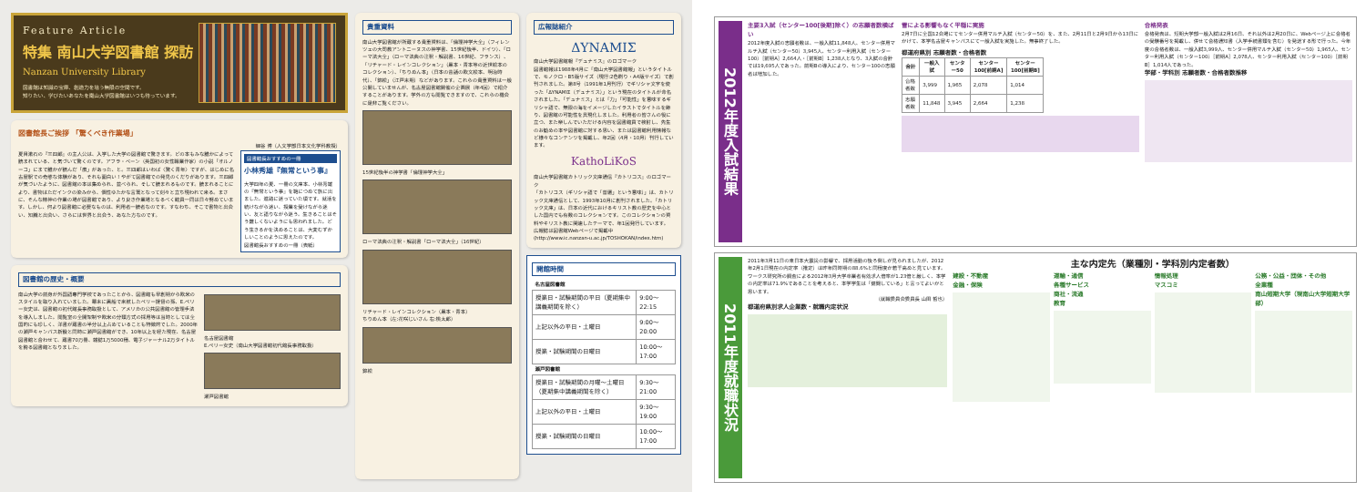Feature Article
特集 南山大学図書館 探訪
Nanzan University Library
図書館は知識の宝庫、創造力を培う無限の空間です。
知りたい、学びたいあなたを南山大学図書館はいつも待っています。
貴重資料
南山大学図書館が所蔵する貴重資料は、「倫理神学大全」（フィレンツェの大司教アントニーヌスの神学書、15世紀後半、ドイツ）、「ローマ法大全」（ローマ法典の注釈・解説書、16世紀、フランス）、「リチャード・レインコレクション」（黒本・青本等の近世絵本のコレクション）、「ちりめん本」（日本の昔話の欧文絵本、明治時代）、「錦絵」（江戸末期）などがあります。これらの貴重資料は一般公開していませんが、名古屋図書館開催の企画展（年4回）で紹介することがあります。学外の方も閲覧できますので、これらの機会に是非ご覧ください。
15世紀後半の神学書「倫理神学大全」
ローマ法典の注釈・解説書「ローマ法大全」（16世紀）
リチャード・レインコレクション（黒本・青本）
ちりめん本（左:花咲じいさん 右:桃太郎）
錦絵
広報誌紹介
ΔΥΝΑΜΙΣ
南山大学図書館報『デュナミス』のロゴマーク
図書館報は1988年4月に「南山大学図書館報」というタイトルで、モノクロ・B5版サイズ（現行:2色刷り・A4版サイズ）で創刊されました。第8号（1991年1月刊行）でギリシャ文字を使った「ΔΥΝΑΜΙΣ（デュナミス）」という現在のタイトルが命名されました。「デュナミス」とは「力」「可能性」を意味するギリシャ語で、無限の海をイメージしたイラストでタイトルを飾り、図書館の可能性を具現化しました。利用者の皆さんの役に立つ、また楽しんでいただける内容を図書館員で検討し、先生のお勧めの本や図書館に対する思い、または図書館利用情報など様々なコンテンツを掲載し、年2回（4月・10月）刊行しています。
KathoLiKoS
南山大学図書館カトリック文庫通信『カトリコス』のロゴマーク
「カトリコス（ギリシャ語で「普遍」という意味）」は、カトリック文庫通信として、1993年10月に創刊されました。「カトリック文庫」は、日本の近代におけるキリスト教の歴史を中心とした国内でも有数のコレクションです。このコレクションの資料やキリスト教に関連したテーマで、年1回発行しています。
広報誌は図書館Webページで掲載中
(http://www.ic.nanzan-u.ac.jp/TOSHOKAN/index.htm)
開館時間
| 名古屋図書館 | |
| --- | --- |
| 授業日・試験期間の平日（夏期集中講義期間を除く） | 9:00〜22:15 |
| 上記以外の平日・土曜日 | 9:00〜20:00 |
| 授業・試験期間の日曜日 | 10:00〜17:00 |
| 瀬戸図書館 | |
| 授業日・試験期間の月曜〜土曜日（夏期集中講義期間を除く） | 9:30〜21:00 |
| 上記以外の平日・土曜日 | 9:30〜19:00 |
| 授業・試験期間の日曜日 | 10:00〜17:00 |
図書館長ご挨拶 「驚くべき作業場」
細谷 博（人文学部日本文化学科教授）
夏目漱石の『三四郎』の主人公は、入学した大学の図書館で驚きます。どの本もみな誰かによって読まれている、と気づいて驚くのです。アフラ・ベーン（英国初の女性職業作家）の小説「オルノーコ」にまで誰かが読んだ「痕」があった、と。三四郎はいわば〈驚く青年〉ですが、はじめに名古屋駅での奇態な体験があり、それも面白い！やがて図書館での発見のくだりがあります。三四郎が気づいたように、図書館の本は集められ、並べられ、そして読まれるものです。読まれることにより、書物はただインクの染みから、個性ゆたかな言葉となって刻々と立ち現われて来る。まさに、そんな精神の作業の場が図書館であり、より良き作業場となるべく館員一同は日々努めています。しかし、何より図書館に必要なものは、利用者一読者なのです。すなわち、そこで書物と出会い、知識と出会い、さらには世界と出会う、あなた方なのです。
図書館長おすすめの一冊
小林秀雄『無常という事』
大学四年の夏、一冊の文庫本、小林秀雄の『無常という事』を鞄につめて旅に出ました。進路に迷っていた頃です。就活を続けながら迷い、授業を受けながら迷い、友と語りながら迷う。生きることはそう難しくないようにも思われました。どう生きるかを決めることは、大変むずかしいことのように思えたのです。
図書館長おすすめの一冊（表紙）
図書館の歴史・概要
南山大学の前身が外国語専門学校であったことから、図書館も早創期から欧米のスタイルを取り入れていました。幕末に黒船で来航したペリー提督の孫、E.ペリー女史は、図書館の初代館長事務取扱として、アメリカの公共図書館の管理手法を導入しました。閲覧室の全開架制や欧米の分類方式の採用等は当時としては全国的にも珍しく、洋書が蔵書の半分以上占めていることも特徴的でした。2000年の瀬戸キャンパス新設と同時に瀬戸図書館ができ、10年以上を経た現在、名古屋図書館と合わせて、蔵書70万冊、雑誌1万5000種、電子ジャーナル2万タイトルを誇る図書館となりました。
名古屋図書館
E.ペリー女史（南山大学図書館初代館長事務取扱）
瀬戸図書館
2012年度入試結果
主要3入試（センター100[後期]除く）の志願者数横ばい
2012年度入試の志願者数は、一般入試11,848人、センター併用マルチ入試（センター50）3,945人、センター利用入試（センター100）［前期A］2,664人・［前期B］1,238人となり、3入試の合計では19,695人であった。前期Bの導入により、センター100の志願者は増加した。
雪による影響もなく平穏に実施
2月7日に全国12会場にてセンター併用マルチ入試（センター50）を、また、2月11日と2月9日から13日にかけて、本学名古屋キャンパスにて一般入試を実施した。無事終了した。
都道府県別 志願者数・合格者数
| 合計 | 一般入試 | センター50 | センター100[前期A] | センター100[前期B] |
| --- | --- | --- | --- | --- |
| 合格者数 | 3,999 | 1,965 | 2,078 | 1,014 |
| 志願者数 | 11,848 | 3,945 | 2,664 | 1,238 |
合格発表
合格発表は、短期大学部一般入試は2月16日、それ以外は2月20日に、Webページ上に合格者の受験番号を掲載し、併せて合格通知書（入学手続書類を含む）を発送する形で行った。今年度の合格者数は、一般入試3,999人、センター併用マルチ入試（センター50）1,965人、センター利用入試（センター100）［前期A］2,078人、センター利用入試（センター100）［前期B］1,014人であった。
学部・学科別 志願者数・合格者数推移
2011年度就職状況
2011年3月11日の東日本大震災の影響で、採用活動の後ろ倒しが見られましたが、2012年2月1日現在の内定率（推定）は昨年同時期の88.6%と同程度か若干高めと見ています。
ワークス研究所の調査による2012年3月大学卒業者有効求人倍率が1.23倍と厳しく、本学の内定率は71.9%であることを考えると、本学学生は「健闘している」と言ってよいかと思います。
（就職委員会委員長 山田 哲也）
都道府県別求人企業数・就職内定状況
主な内定先（業種別・学科別内定者数）
建設・不動産
金融・保険
運輸・通信
各種サービス
商社・流通
教育
情報処理
マスコミ
公務・公益・団体・その他
全業種
南山短期大学（現南山大学短期大学部）